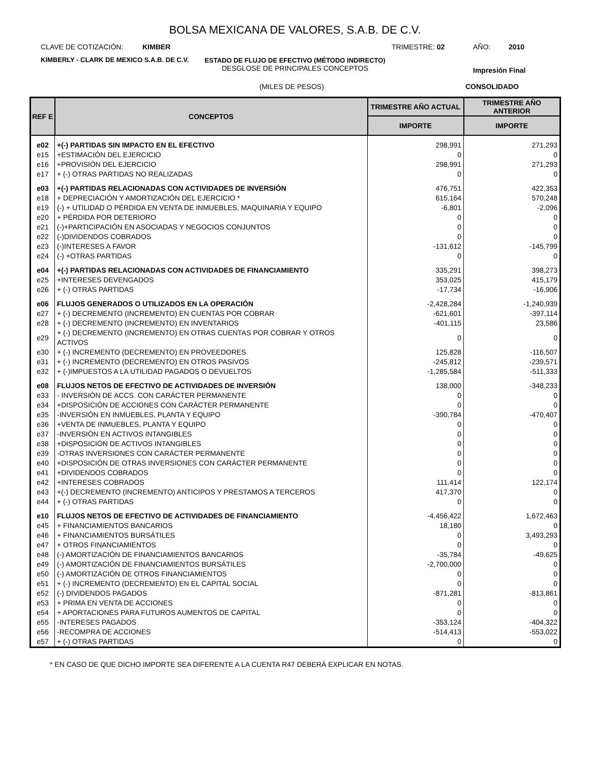BOLSA MEXICANA DE VALORES, S.A.B. DE C.V.
CLAVE DE COTIZACIÓN: KIMBER TRIMESTRE: 02 AÑO: 2010
KIMBERLY - CLARK DE MEXICO S.A.B. DE C.V.
ESTADO DE FLUJO DE EFECTIVO (MÉTODO INDIRECTO)
DESGLOSE DE PRINCIPALES CONCEPTOS
Impresión Final
(MILES DE PESOS) CONSOLIDADO
| REF E | CONCEPTOS | TRIMESTRE AÑO ACTUAL | TRIMESTRE AÑO ANTERIOR |
| --- | --- | --- | --- |
| | | IMPORTE | IMPORTE |
| e02 | +(-) PARTIDAS SIN IMPACTO EN EL EFECTIVO | 298,991 | 271,293 |
| e15 | +ESTIMACIÓN DEL EJERCICIO | 0 | 0 |
| e16 | +PROVISIÓN DEL EJERCICIO | 298,991 | 271,293 |
| e17 | + (-) OTRAS PARTIDAS NO REALIZADAS | 0 | 0 |
| e03 | +(-) PARTIDAS RELACIONADAS CON ACTIVIDADES DE INVERSIÓN | 476,751 | 422,353 |
| e18 | + DEPRECIACIÓN Y AMORTIZACIÓN DEL EJERCICIO * | 615,164 | 570,248 |
| e19 | (-) + UTILIDAD O PÉRDIDA EN VENTA DE INMUEBLES, MAQUINARIA Y EQUIPO | -6,801 | -2,096 |
| e20 | + PÉRDIDA POR DETERIORO | 0 | 0 |
| e21 | (-)+PARTICIPACIÓN EN ASOCIADAS Y NEGOCIOS CONJUNTOS | 0 | 0 |
| e22 | (-)DIVIDENDOS COBRADOS | 0 | 0 |
| e23 | (-)INTERESES A FAVOR | -131,612 | -145,799 |
| e24 | (-) +OTRAS PARTIDAS | 0 | 0 |
| e04 | +(-) PARTIDAS RELACIONADAS CON ACTIVIDADES DE FINANCIAMIENTO | 335,291 | 398,273 |
| e25 | +INTERESES DEVENGADOS | 353,025 | 415,179 |
| e26 | + (-) OTRAS PARTIDAS | -17,734 | -16,906 |
| e06 | FLUJOS GENERADOS O UTILIZADOS EN LA OPERACIÓN | -2,428,284 | -1,240,939 |
| e27 | + (-) DECREMENTO (INCREMENTO) EN CUENTAS POR COBRAR | -621,601 | -397,114 |
| e28 | + (-) DECREMENTO (INCREMENTO) EN INVENTARIOS | -401,115 | 23,586 |
| e29 | + (-) DECREMENTO (INCREMENTO) EN OTRAS CUENTAS POR COBRAR Y OTROS ACTIVOS | 0 | 0 |
| e30 | + (-) INCREMENTO (DECREMENTO) EN PROVEEDORES | 125,828 | -116,507 |
| e31 | + (-) INCREMENTO (DECREMENTO) EN OTROS PASIVOS | -245,812 | -239,571 |
| e32 | + (-)IMPUESTOS A LA UTILIDAD PAGADOS O DEVUELTOS | -1,285,584 | -511,333 |
| e08 | FLUJOS NETOS DE EFECTIVO DE ACTIVIDADES DE INVERSIÓN | 138,000 | -348,233 |
| e33 | - INVERSIÓN DE ACCS. CON CARÁCTER PERMANENTE | 0 | 0 |
| e34 | +DISPOSICIÓN DE ACCIONES CON CARÁCTER PERMANENTE | 0 | 0 |
| e35 | -INVERSIÓN EN INMUEBLES, PLANTA Y EQUIPO | -390,784 | -470,407 |
| e36 | +VENTA DE INMUEBLES, PLANTA Y EQUIPO | 0 | 0 |
| e37 | -INVERSIÓN EN ACTIVOS INTANGIBLES | 0 | 0 |
| e38 | +DISPOSICIÓN DE ACTIVOS INTANGIBLES | 0 | 0 |
| e39 | -OTRAS INVERSIONES CON CARÁCTER PERMANENTE | 0 | 0 |
| e40 | +DISPOSICIÓN DE OTRAS INVERSIONES CON CARÁCTER PERMANENTE | 0 | 0 |
| e41 | +DIVIDENDOS COBRADOS | 0 | 0 |
| e42 | +INTERESES COBRADOS | 111,414 | 122,174 |
| e43 | +(-) DECREMENTO (INCREMENTO) ANTICIPOS Y PRESTAMOS A TERCEROS | 417,370 | 0 |
| e44 | + (-) OTRAS PARTIDAS | 0 | 0 |
| e10 | FLUJOS NETOS DE EFECTIVO DE ACTIVIDADES DE FINANCIAMIENTO | -4,456,422 | 1,672,463 |
| e45 | + FINANCIAMIENTOS BANCARIOS | 18,180 | 0 |
| e46 | + FINANCIAMIENTOS BURSÁTILES | 0 | 3,493,293 |
| e47 | + OTROS FINANCIAMIENTOS | 0 | 0 |
| e48 | (-) AMORTIZACIÓN DE FINANCIAMIENTOS BANCARIOS | -35,784 | -49,625 |
| e49 | (-) AMORTIZACIÓN DE FINANCIAMIENTOS BURSÁTILES | -2,700,000 | 0 |
| e50 | (-) AMORTIZACIÓN DE OTROS FINANCIAMIENTOS | 0 | 0 |
| e51 | + (-) INCREMENTO (DECREMENTO) EN EL CAPITAL SOCIAL | 0 | 0 |
| e52 | (-) DIVIDENDOS PAGADOS | -871,281 | -813,861 |
| e53 | + PRIMA EN VENTA DE ACCIONES | 0 | 0 |
| e54 | + APORTACIONES PARA FUTUROS AUMENTOS DE CAPITAL | 0 | 0 |
| e55 | -INTERESES PAGADOS | -353,124 | -404,322 |
| e56 | -RECOMPRA DE ACCIONES | -514,413 | -553,022 |
| e57 | + (-) OTRAS PARTIDAS | 0 | 0 |
* EN CASO DE QUE DICHO IMPORTE SEA DIFERENTE A LA CUENTA R47 DEBERÁ EXPLICAR EN NOTAS.